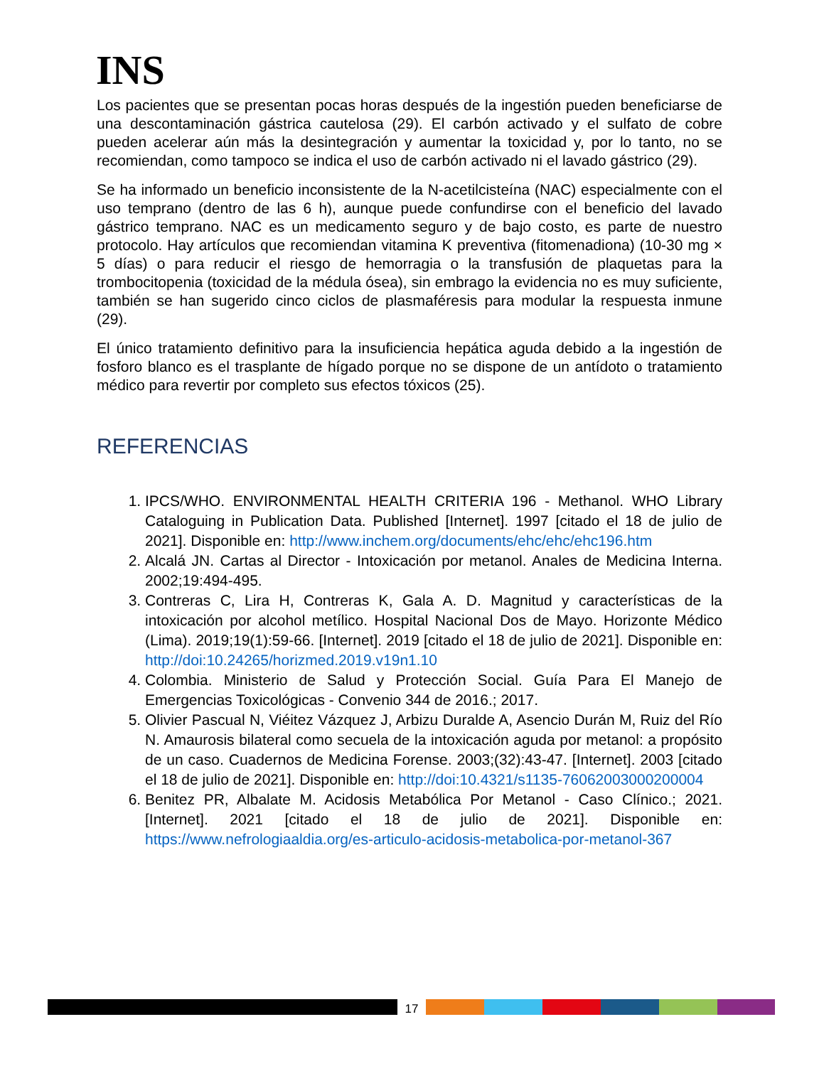INS
Los pacientes que se presentan pocas horas después de la ingestión pueden beneficiarse de una descontaminación gástrica cautelosa (29). El carbón activado y el sulfato de cobre pueden acelerar aún más la desintegración y aumentar la toxicidad y, por lo tanto, no se recomiendan, como tampoco se indica el uso de carbón activado ni el lavado gástrico (29).
Se ha informado un beneficio inconsistente de la N-acetilcisteína (NAC) especialmente con el uso temprano (dentro de las 6 h), aunque puede confundirse con el beneficio del lavado gástrico temprano. NAC es un medicamento seguro y de bajo costo, es parte de nuestro protocolo. Hay artículos que recomiendan vitamina K preventiva (fitomenadiona) (10-30 mg × 5 días) o para reducir el riesgo de hemorragia o la transfusión de plaquetas para la trombocitopenia (toxicidad de la médula ósea), sin embrago la evidencia no es muy suficiente, también se han sugerido cinco ciclos de plasmaféresis para modular la respuesta inmune (29).
El único tratamiento definitivo para la insuficiencia hepática aguda debido a la ingestión de fosforo blanco es el trasplante de hígado porque no se dispone de un antídoto o tratamiento médico para revertir por completo sus efectos tóxicos (25).
REFERENCIAS
1. IPCS/WHO. ENVIRONMENTAL HEALTH CRITERIA 196 - Methanol. WHO Library Cataloguing in Publication Data. Published [Internet]. 1997 [citado el 18 de julio de 2021]. Disponible en: http://www.inchem.org/documents/ehc/ehc/ehc196.htm
2. Alcalá JN. Cartas al Director - Intoxicación por metanol. Anales de Medicina Interna. 2002;19:494-495.
3. Contreras C, Lira H, Contreras K, Gala A. D. Magnitud y características de la intoxicación por alcohol metílico. Hospital Nacional Dos de Mayo. Horizonte Médico (Lima). 2019;19(1):59-66. [Internet]. 2019 [citado el 18 de julio de 2021]. Disponible en: http://doi:10.24265/horizmed.2019.v19n1.10
4. Colombia. Ministerio de Salud y Protección Social. Guía Para El Manejo de Emergencias Toxicológicas - Convenio 344 de 2016.; 2017.
5. Olivier Pascual N, Viéitez Vázquez J, Arbizu Duralde A, Asencio Durán M, Ruiz del Río N. Amaurosis bilateral como secuela de la intoxicación aguda por metanol: a propósito de un caso. Cuadernos de Medicina Forense. 2003;(32):43-47. [Internet]. 2003 [citado el 18 de julio de 2021]. Disponible en: http://doi:10.4321/s1135-76062003000200004
6. Benitez PR, Albalate M. Acidosis Metabólica Por Metanol - Caso Clínico.; 2021. [Internet]. 2021 [citado el 18 de julio de 2021]. Disponible en: https://www.nefrologiaaldia.org/es-articulo-acidosis-metabolica-por-metanol-367
17